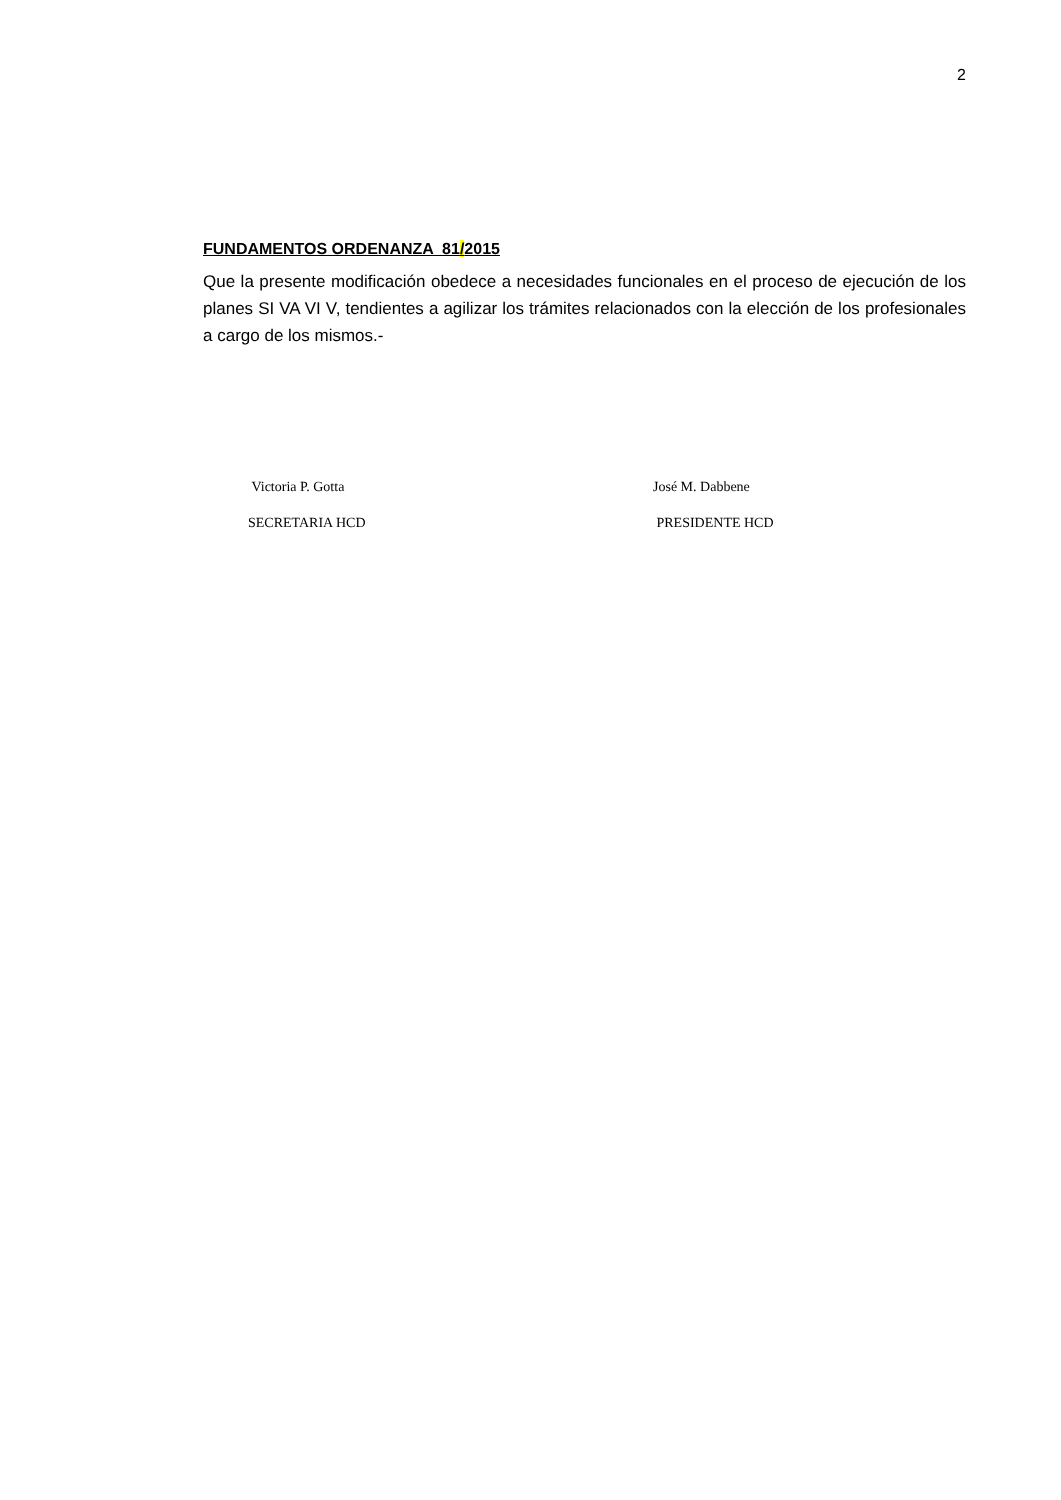2
FUNDAMENTOS ORDENANZA 81/2015
Que la presente modificación obedece a necesidades funcionales en el proceso de ejecución de los planes SI VA VI V, tendientes a agilizar los trámites relacionados con la elección de los profesionales a cargo de los mismos.-
Victoria P. Gotta
SECRETARIA HCD
José M. Dabbene
PRESIDENTE HCD